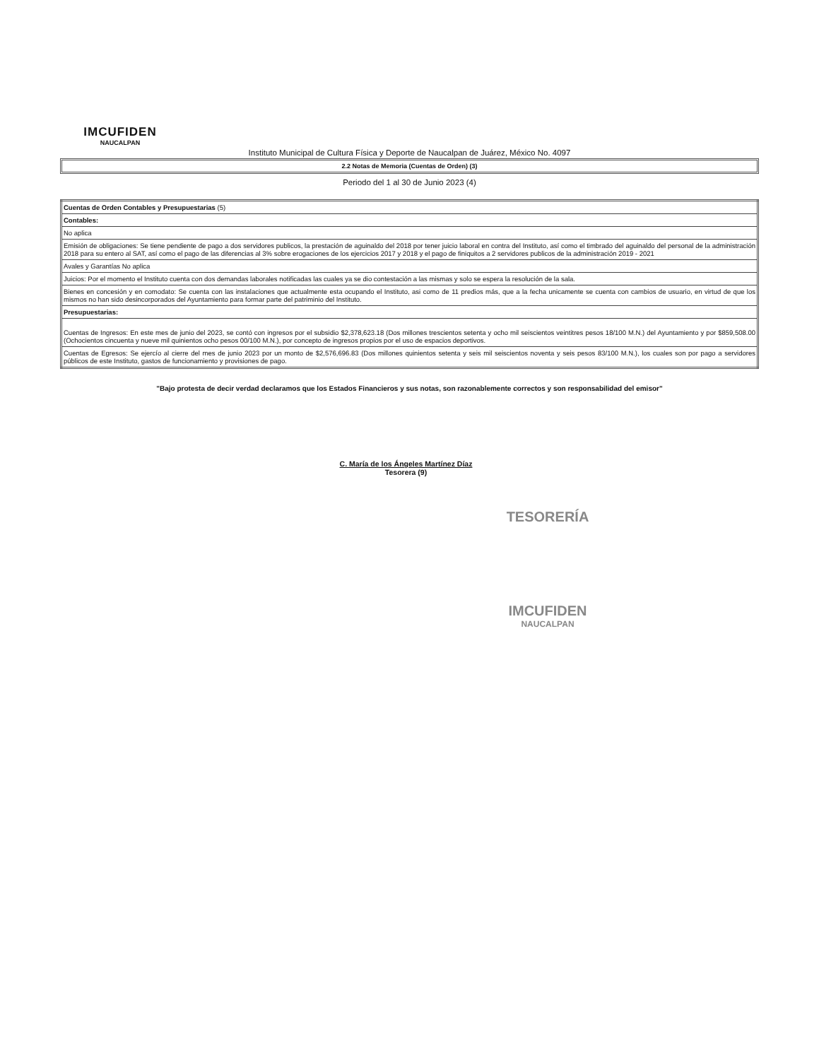IMCUFIDEN
NAUCALPAN
Instituto Municipal de Cultura Física y Deporte de Naucalpan de Juárez, México No. 4097
2.2 Notas de Memoria (Cuentas de Orden) (3)
Periodo del 1 al 30 de Junio 2023 (4)
| Cuentas de Orden Contables y Presupuestarias (5) |
| Contables: |
| No aplica |
| Emisión de obligaciones: Se tiene pendiente de pago a dos servidores publicos, la prestación de aguinaldo del 2018 por tener juicio laboral en contra del Instituto, así como el timbrado del aguinaldo del personal de la administración 2018 para su entero al SAT, así como el pago de las diferencias al 3% sobre erogaciones de los ejercicios 2017 y 2018 y el pago de finiquitos a 2 servidores publicos de la administración 2019 - 2021 |
| Avales y Garantías No aplica |
| Juicios: Por el momento el Instituto cuenta con dos demandas laborales notificadas las cuales ya se dio contestación a las mismas y solo se espera la resolución de la sala. |
| Bienes en concesión y en comodato: Se cuenta con las instalaciones que actualmente esta ocupando el Instituto, asi como de 11 predios más, que a la fecha unicamente se cuenta con cambios de usuario, en virtud de que los mismos no han sido desincorporados del Ayuntamiento para formar parte del patriminio del Instituto. |
| Presupuestarias: |
| Cuentas de Ingresos: En este mes de junio del 2023, se contó con ingresos por el subsidio $2,378,623.18 (Dos millones trescientos setenta y ocho mil seiscientos veintitres pesos 18/100 M.N.) del Ayuntamiento y por $859,508.00 (Ochocientos cincuenta y nueve mil quinientos ocho pesos 00/100 M.N.), por concepto de ingresos propios por el uso de espacios deportivos. |
| Cuentas de Egresos: Se ejercío al cierre del mes de junio 2023 por un monto de $2,576,696.83 (Dos millones quinientos setenta y seis mil seiscientos noventa y seis pesos 83/100 M.N.), los cuales son por pago a servidores públicos de este Instituto, gastos de funcionamiento y provisiones de pago. |
"Bajo protesta de decir verdad declaramos que los Estados Financieros y sus notas, son razonablemente correctos y son responsabilidad del emisor"
C. María de los Ángeles Martínez Díaz
Tesorera (9)
TESORERÍA
IMCUFIDEN
NAUCALPAN